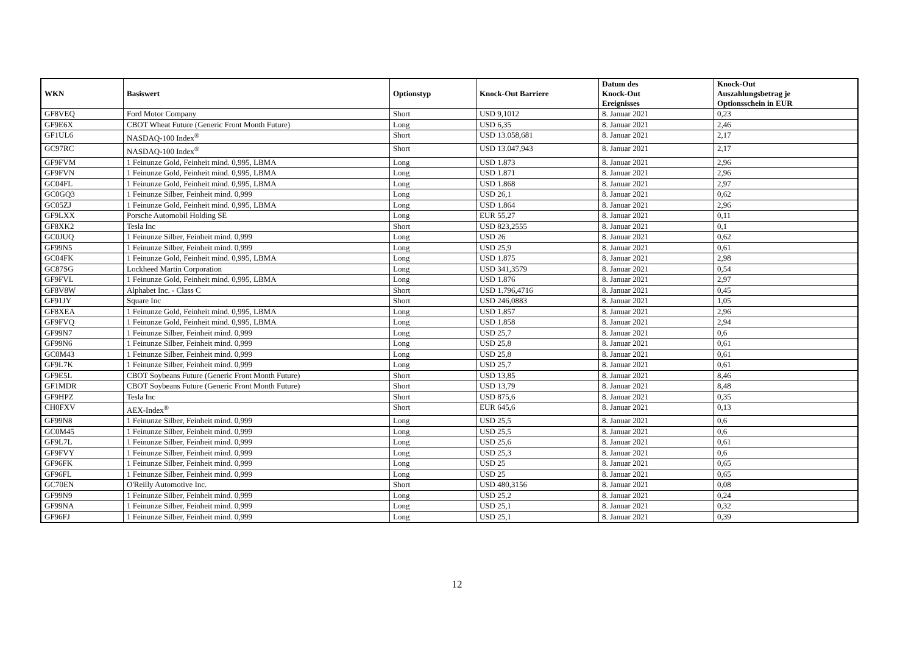| WKN | Basiswert | Optionstyp | Knock-Out Barriere | Datum des Knock-Out Ereignisses | Knock-Out Auszahlungsbetrag je Optionsschein in EUR |
| --- | --- | --- | --- | --- | --- |
| GF8VEQ | Ford Motor Company | Short | USD 9,1012 | 8. Januar 2021 | 0,23 |
| GF9E6X | CBOT Wheat Future (Generic Front Month Future) | Long | USD 6,35 | 8. Januar 2021 | 2,46 |
| GF1UL6 | NASDAQ-100 Index<sup>®</sup> | Short | USD 13.058,681 | 8. Januar 2021 | 2,17 |
| GC97RC | NASDAQ-100 Index<sup>®</sup> | Short | USD 13.047,943 | 8. Januar 2021 | 2,17 |
| GF9FVM | 1 Feinunze Gold, Feinheit mind. 0,995, LBMA | Long | USD 1.873 | 8. Januar 2021 | 2,96 |
| GF9FVN | 1 Feinunze Gold, Feinheit mind. 0,995, LBMA | Long | USD 1.871 | 8. Januar 2021 | 2,96 |
| GC04FL | 1 Feinunze Gold, Feinheit mind. 0,995, LBMA | Long | USD 1.868 | 8. Januar 2021 | 2,97 |
| GC0GQ3 | 1 Feinunze Silber, Feinheit mind. 0,999 | Long | USD 26,1 | 8. Januar 2021 | 0,62 |
| GC05ZJ | 1 Feinunze Gold, Feinheit mind. 0,995, LBMA | Long | USD 1.864 | 8. Januar 2021 | 2,96 |
| GF9LXX | Porsche Automobil Holding SE | Long | EUR 55,27 | 8. Januar 2021 | 0,11 |
| GF8XK2 | Tesla Inc | Short | USD 823,2555 | 8. Januar 2021 | 0,1 |
| GC0JUQ | 1 Feinunze Silber, Feinheit mind. 0,999 | Long | USD 26 | 8. Januar 2021 | 0,62 |
| GF99N5 | 1 Feinunze Silber, Feinheit mind. 0,999 | Long | USD 25,9 | 8. Januar 2021 | 0,61 |
| GC04FK | 1 Feinunze Gold, Feinheit mind. 0,995, LBMA | Long | USD 1.875 | 8. Januar 2021 | 2,98 |
| GC87SG | Lockheed Martin Corporation | Long | USD 341,3579 | 8. Januar 2021 | 0,54 |
| GF9FVL | 1 Feinunze Gold, Feinheit mind. 0,995, LBMA | Long | USD 1.876 | 8. Januar 2021 | 2,97 |
| GF8V8W | Alphabet Inc. - Class C | Short | USD 1.796,4716 | 8. Januar 2021 | 0,45 |
| GF91JY | Square Inc | Short | USD 246,0883 | 8. Januar 2021 | 1,05 |
| GF8XEA | 1 Feinunze Gold, Feinheit mind. 0,995, LBMA | Long | USD 1.857 | 8. Januar 2021 | 2,96 |
| GF9FVQ | 1 Feinunze Gold, Feinheit mind. 0,995, LBMA | Long | USD 1.858 | 8. Januar 2021 | 2,94 |
| GF99N7 | 1 Feinunze Silber, Feinheit mind. 0,999 | Long | USD 25,7 | 8. Januar 2021 | 0,6 |
| GF99N6 | 1 Feinunze Silber, Feinheit mind. 0,999 | Long | USD 25,8 | 8. Januar 2021 | 0,61 |
| GC0M43 | 1 Feinunze Silber, Feinheit mind. 0,999 | Long | USD 25,8 | 8. Januar 2021 | 0,61 |
| GF9L7K | 1 Feinunze Silber, Feinheit mind. 0,999 | Long | USD 25,7 | 8. Januar 2021 | 0,61 |
| GF9E5L | CBOT Soybeans Future (Generic Front Month Future) | Short | USD 13,85 | 8. Januar 2021 | 8,46 |
| GF1MDR | CBOT Soybeans Future (Generic Front Month Future) | Short | USD 13,79 | 8. Januar 2021 | 8,48 |
| GF9HPZ | Tesla Inc | Short | USD 875,6 | 8. Januar 2021 | 0,35 |
| CH0FXV | AEX-Index<sup>®</sup> | Short | EUR 645,6 | 8. Januar 2021 | 0,13 |
| GF99N8 | 1 Feinunze Silber, Feinheit mind. 0,999 | Long | USD 25,5 | 8. Januar 2021 | 0,6 |
| GC0M45 | 1 Feinunze Silber, Feinheit mind. 0,999 | Long | USD 25,5 | 8. Januar 2021 | 0,6 |
| GF9L7L | 1 Feinunze Silber, Feinheit mind. 0,999 | Long | USD 25,6 | 8. Januar 2021 | 0,61 |
| GF9FVY | 1 Feinunze Silber, Feinheit mind. 0,999 | Long | USD 25,3 | 8. Januar 2021 | 0,6 |
| GF96FK | 1 Feinunze Silber, Feinheit mind. 0,999 | Long | USD 25 | 8. Januar 2021 | 0,65 |
| GF96FL | 1 Feinunze Silber, Feinheit mind. 0,999 | Long | USD 25 | 8. Januar 2021 | 0,65 |
| GC70EN | O'Reilly Automotive Inc. | Short | USD 480,3156 | 8. Januar 2021 | 0,08 |
| GF99N9 | 1 Feinunze Silber, Feinheit mind. 0,999 | Long | USD 25,2 | 8. Januar 2021 | 0,24 |
| GF99NA | 1 Feinunze Silber, Feinheit mind. 0,999 | Long | USD 25,1 | 8. Januar 2021 | 0,32 |
| GF96FJ | 1 Feinunze Silber, Feinheit mind. 0,999 | Long | USD 25,1 | 8. Januar 2021 | 0,39 |
12